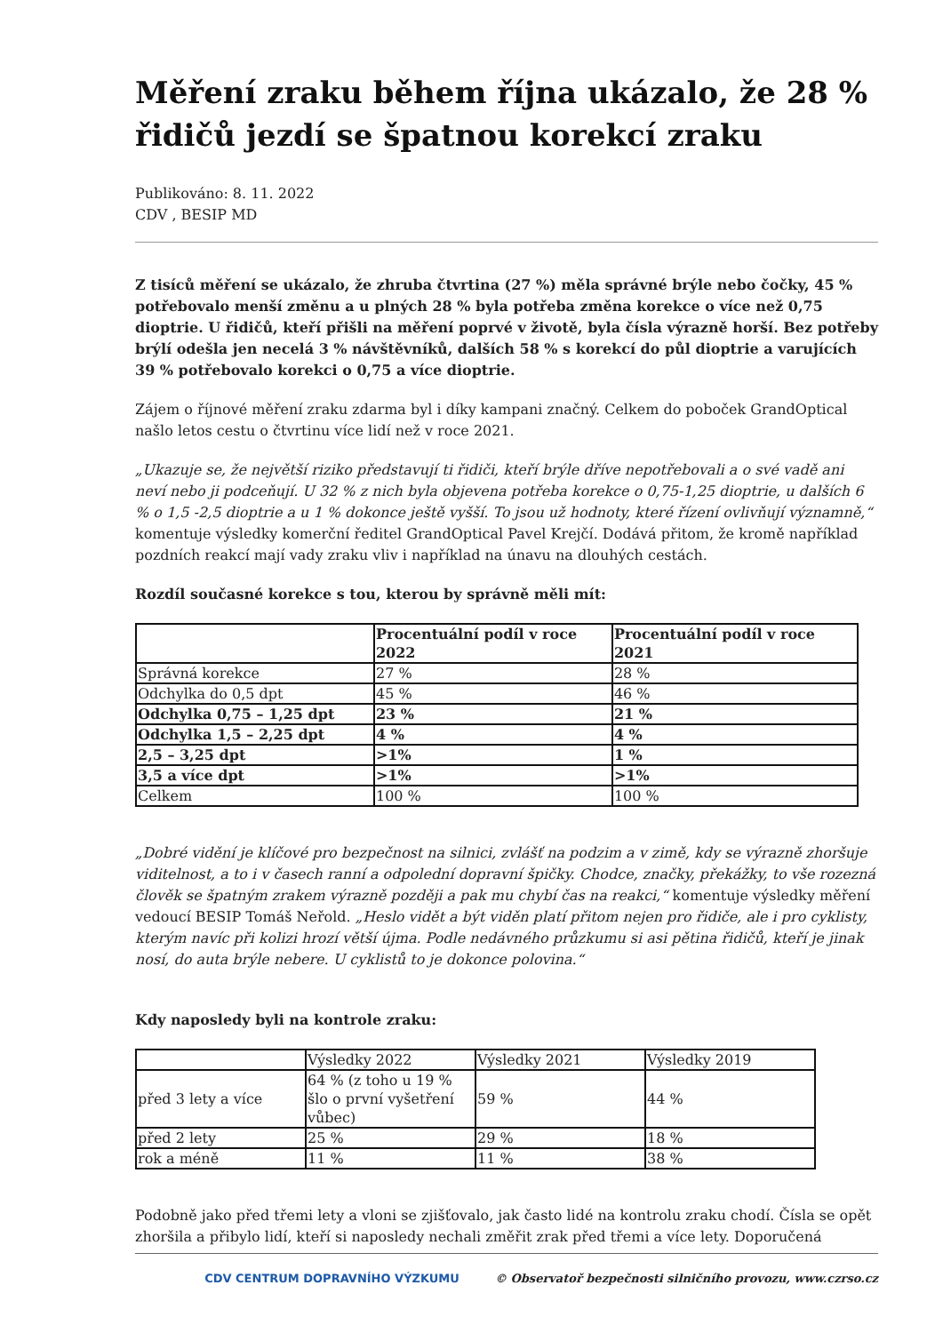Měření zraku během října ukázalo, že 28 % řidičů jezdí se špatnou korekcí zraku
Publikováno: 8. 11. 2022
CDV , BESIP MD
Z tisíců měření se ukázalo, že zhruba čtvrtina (27 %) měla správné brýle nebo čočky, 45 % potřebovalo menší změnu a u plných 28 % byla potřeba změna korekce o více než 0,75 dioptrie. U řidičů, kteří přišli na měření poprvé v životě, byla čísla výrazně horší. Bez potřeby brýlí odešla jen necelá 3 % návštěvníků, dalších 58 % s korekcí do půl dioptrie a varujících 39 % potřebovalo korekci o 0,75 a více dioptrie.
Zájem o říjnové měření zraku zdarma byl i díky kampani značný. Celkem do poboček GrandOptical našlo letos cestu o čtvrtinu více lidí než v roce 2021.
„Ukazuje se, že největší riziko představují ti řidiči, kteří brýle dříve nepotřebovali a o své vadě ani neví nebo ji podceňují. U 32 % z nich byla objevena potřeba korekce o 0,75-1,25 dioptrie, u dalších 6 % o 1,5 -2,5 dioptrie a u 1 % dokonce ještě vyšší. To jsou už hodnoty, které řízení ovlivňují významně,“ komentuje výsledky komerční ředitel GrandOptical Pavel Krejčí. Dodává přitom, že kromě například pozdních reakcí mají vady zraku vliv i například na únavu na dlouhých cestách.
Rozdíl současné korekce s tou, kterou by správně měli mít:
| | Procentuální podíl v roce 2022 | Procentuální podíl v roce 2021 |
| --- | --- | --- |
| Správná korekce | 27 % | 28 % |
| Odchylka do 0,5 dpt | 45 % | 46 % |
| Odchylka 0,75 – 1,25 dpt | 23 % | 21 % |
| Odchylka 1,5 – 2,25 dpt | 4 % | 4 % |
| 2,5 – 3,25 dpt | >1% | 1 % |
| 3,5 a více dpt | >1% | >1% |
| Celkem | 100 % | 100 % |
„Dobré vidění je klíčové pro bezpečnost na silnici, zvlášť na podzim a v zimě, kdy se výrazně zhoršuje viditelnost, a to i v časech ranní a odpolední dopravní špičky. Chodce, značky, překážky, to vše rozezná člověk se špatným zrakem výrazně později a pak mu chybí čas na reakci,“ komentuje výsledky měření vedoucí BESIP Tomáš Neřold. „Heslo vidět a být viděn platí přitom nejen pro řidiče, ale i pro cyklisty, kterým navíc při kolizi hrozí větší újma. Podle nedávného průzkumu si asi pětina řidičů, kteří je jinak nosí, do auta brýle nebere. U cyklistů to je dokonce polovina.“
Kdy naposledy byli na kontrole zraku:
| | Výsledky 2022 | Výsledky 2021 | Výsledky 2019 |
| před 3 lety a více | 64 % (z toho u 19 % šlo o první vyšetření vůbec) | 59 % | 44 % |
| před 2 lety | 25 % | 29 % | 18 % |
| rok a méně | 11 % | 11 % | 38 % |
Podobně jako před třemi lety a vloni se zjišťovalo, jak často lidé na kontrolu zraku chodí. Čísla se opět zhoršila a přibylo lidí, kteří si naposledy nechali změřit zrak před třemi a více lety. Doporučená
CDV CENTRUM DOPRAVNÍHO VÝZKUMU © Observatoř bezpečnosti silničního provozu, www.czrso.cz